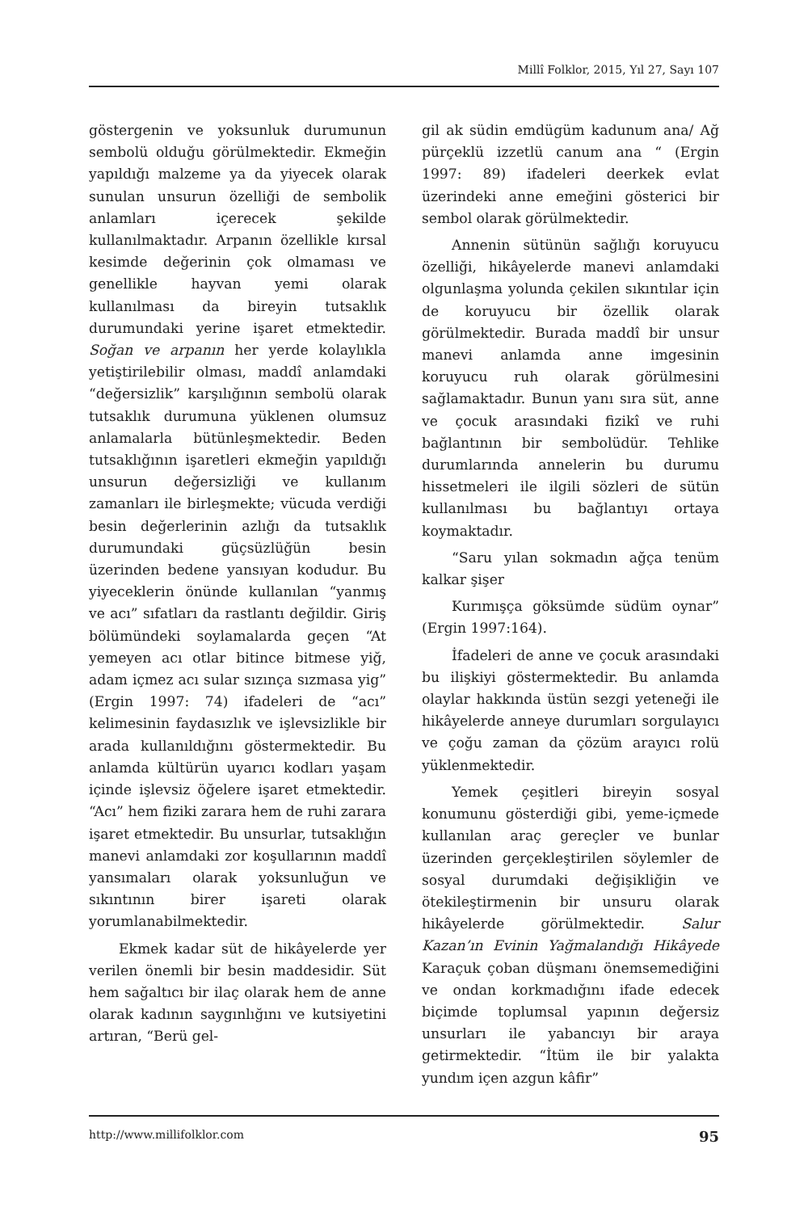Millî Folklor, 2015, Yıl 27, Sayı 107
göstergenin ve yoksunluk durumunun sembolü olduğu görülmektedir. Ekmeğin yapıldığı malzeme ya da yiyecek olarak sunulan unsurun özelliği de sembolik anlamları içerecek şekilde kullanılmaktadır. Arpanın özellikle kırsal kesimde değerinin çok olmaması ve genellikle hayvan yemi olarak kullanılması da bireyin tutsaklık durumundaki yerine işaret etmektedir. Soğan ve arpanın her yerde kolaylıkla yetiştirilebilir olması, maddî anlamdaki “değersizlik” karşılığının sembolü olarak tutsaklık durumuna yüklenen olumsuz anlamalarla bütünleşmektedir. Beden tutsaklığının işaretleri ekmeğin yapıldığı unsurun değersizliği ve kullanım zamanları ile birleşmekte; vücuda verdiği besin değerlerinin azlığı da tutsaklık durumundaki güçsüzlüğün besin üzerinden bedene yansıyan kodudur. Bu yiyeceklerin önünde kullanılan “yanmış ve acı” sıfatları da rastlantı değildir. Giriş bölümündeki soylamalarda geçen “At yemeyen acı otlar bitince bitmese yiğ, adam içmez acı sular sızınça sızmasa yig” (Ergin 1997: 74) ifadeleri de “acı” kelimesinin faydasızlık ve işlevsizlikle bir arada kullanıldığını göstermektedir. Bu anlamda kültürün uyarıcı kodları yaşam içinde işlevsiz öğelere işaret etmektedir. “Acı” hem fiziki zarara hem de ruhi zarara işaret etmektedir. Bu unsurlar, tutsaklığın manevi anlamdaki zor koşullarının maddî yansımaları olarak yoksunluğun ve sıkıntının birer işareti olarak yorumlanabilmektedir.
Ekmek kadar süt de hikâyelerde yer verilen önemli bir besin maddesidir. Süt hem sağaltıcı bir ilaç olarak hem de anne olarak kadının saygınlığını ve kutsiyetini artıran, “Berü gel-
gil ak südin emdügüm kadunum ana/ Ağ pürçeklü izzetlü canum ana “ (Ergin 1997: 89) ifadeleri deerkek evlat üzerindeki anne emeğini gösterici bir sembol olarak görülmektedir.
Annenin sütünün sağlığı koruyucu özelliği, hikâyelerde manevi anlamdaki olgunlaşma yolunda çekilen sıkıntılar için de koruyucu bir özellik olarak görülmektedir. Burada maddî bir unsur manevi anlamda anne imgesinin koruyucu ruh olarak görülmesini sağlamaktadır. Bunun yanı sıra süt, anne ve çocuk arasındaki fizikî ve ruhi bağlantının bir sembolüdür. Tehlike durumlarında annelerin bu durumu hissetmeleri ile ilgili sözleri de sütün kullanılması bu bağlantıyı ortaya koymaktadır.
“Saru yılan sokmadın ağça tenüm kalkar şişer
Kurımışça göksümde südüm oynar” (Ergin 1997:164).
İfadeleri de anne ve çocuk arasındaki bu ilişkiyi göstermektedir. Bu anlamda olaylar hakkında üstün sezgi yeteneği ile hikâyelerde anneye durumları sorgulayıcı ve çoğu zaman da çözüm arayıcı rolü yüklenmektedir.
Yemek çeşitleri bireyin sosyal konumunu gösterdiği gibi, yeme-içmede kullanılan araç gereçler ve bunlar üzerinden gerçekleştirilen söylemler de sosyal durumdaki değişikliğin ve ötekileştirmenin bir unsuru olarak hikâyelerde görülmektedir. Salur Kazan’ın Evinin Yağmalandığı Hikâyede Karaçuk çoban düşmanı önemsemediğini ve ondan korkmadığını ifade edecek biçimde toplumsal yapının değersiz unsurları ile yabancıyı bir araya getirmektedir. “İtüm ile bir yalakta yundım içen azgun kâfir”
http://www.millifolklor.com 95